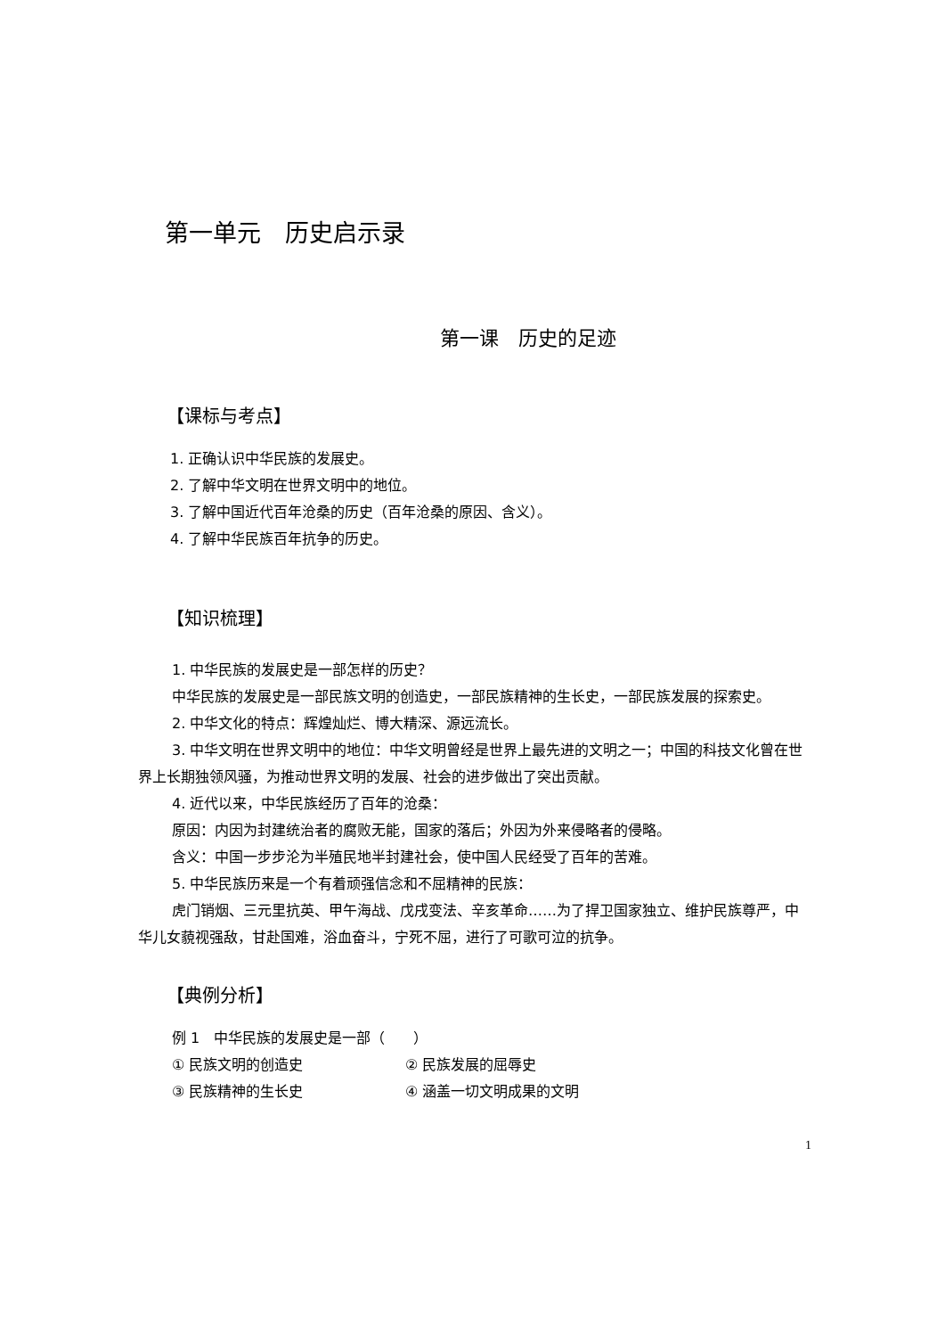第一单元　历史启示录
第一课　历史的足迹
【课标与考点】
1. 正确认识中华民族的发展史。
2. 了解中华文明在世界文明中的地位。
3. 了解中国近代百年沧桑的历史（百年沧桑的原因、含义）。
4. 了解中华民族百年抗争的历史。
【知识梳理】
1. 中华民族的发展史是一部怎样的历史？
中华民族的发展史是一部民族文明的创造史，一部民族精神的生长史，一部民族发展的探索史。
2. 中华文化的特点：辉煌灿烂、博大精深、源远流长。
3. 中华文明在世界文明中的地位：中华文明曾经是世界上最先进的文明之一；中国的科技文化曾在世界上长期独领风骚，为推动世界文明的发展、社会的进步做出了突出贡献。
4. 近代以来，中华民族经历了百年的沧桑：
原因：内因为封建统治者的腐败无能，国家的落后；外因为外来侵略者的侵略。
含义：中国一步步沦为半殖民地半封建社会，使中国人民经受了百年的苦难。
5. 中华民族历来是一个有着顽强信念和不屈精神的民族：
虎门销烟、三元里抗英、甲午海战、戊戌变法、辛亥革命……为了捍卫国家独立、维护民族尊严，中华儿女藐视强敌，甘赴国难，浴血奋斗，宁死不屈，进行了可歌可泣的抗争。
【典例分析】
例 1　中华民族的发展史是一部（　　）
① 民族文明的创造史 ② 民族发展的屈辱史
③ 民族精神的生长史 ④ 涵盖一切文明成果的文明
1